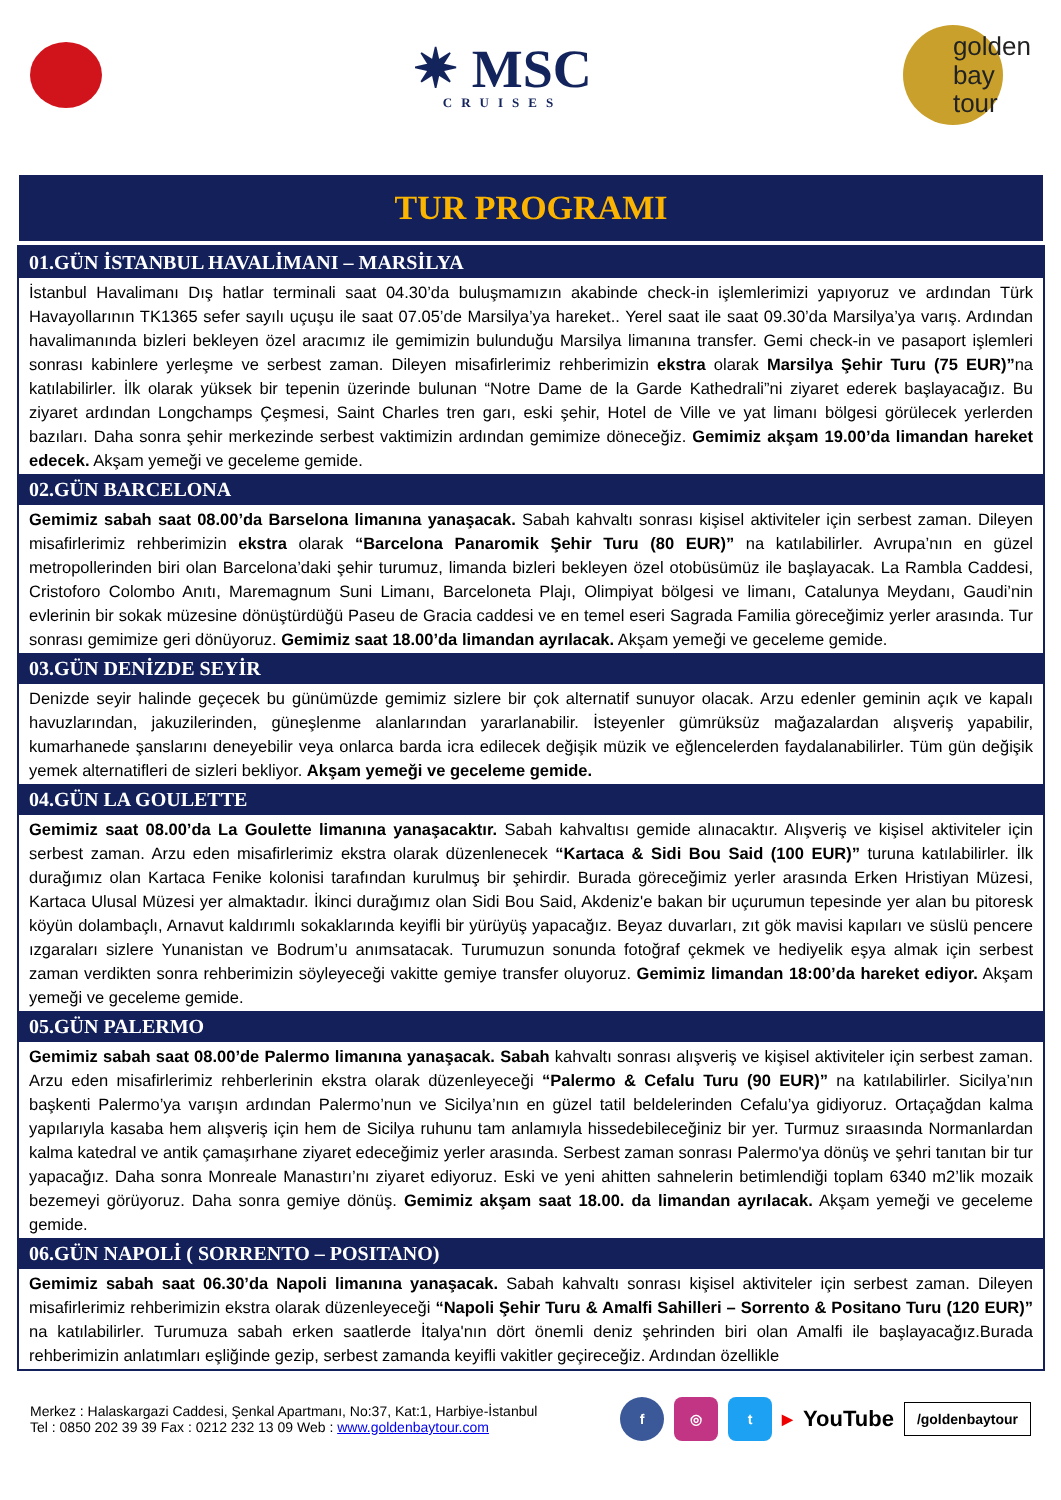✷ MSC
CRUISES
golden
bay
tour
TUR PROGRAMI
01.GÜN İSTANBUL HAVALİMANI – MARSİLYA
İstanbul Havalimanı Dış hatlar terminali saat 04.30’da buluşmamızın akabinde check-in işlemlerimizi yapıyoruz ve ardından Türk Havayollarının TK1365 sefer sayılı uçuşu ile saat 07.05’de Marsilya’ya hareket.. Yerel saat ile saat 09.30’da Marsilya’ya varış. Ardından havalimanında bizleri bekleyen özel aracımız ile gemimizin bulunduğu Marsilya limanına transfer. Gemi check-in ve pasaport işlemleri sonrası kabinlere yerleşme ve serbest zaman. Dileyen misafirlerimiz rehberimizin ekstra olarak Marsilya Şehir Turu (75 EUR)”na katılabilirler. İlk olarak yüksek bir tepenin üzerinde bulunan “Notre Dame de la Garde Kathedrali”ni ziyaret ederek başlayacağız. Bu ziyaret ardından Longchamps Çeşmesi, Saint Charles tren garı, eski şehir, Hotel de Ville ve yat limanı bölgesi görülecek yerlerden bazıları. Daha sonra şehir merkezinde serbest vaktimizin ardından gemimize döneceğiz. Gemimiz akşam 19.00’da limandan hareket edecek. Akşam yemeği ve geceleme gemide.
02.GÜN BARCELONA
Gemimiz sabah saat 08.00’da Barselona limanına yanaşacak. Sabah kahvaltı sonrası kişisel aktiviteler için serbest zaman. Dileyen misafirlerimiz rehberimizin ekstra olarak “Barcelona Panaromik Şehir Turu (80 EUR)” na katılabilirler. Avrupa’nın en güzel metropollerinden biri olan Barcelona’daki şehir turumuz, limanda bizleri bekleyen özel otobüsümüz ile başlayacak. La Rambla Caddesi, Cristoforo Colombo Anıtı, Maremagnum Suni Limanı, Barceloneta Plajı, Olimpiyat bölgesi ve limanı, Catalunya Meydanı, Gaudi’nin evlerinin bir sokak müzesine dönüştürdüğü Paseu de Gracia caddesi ve en temel eseri Sagrada Familia göreceğimiz yerler arasında. Tur sonrası gemimize geri dönüyoruz. Gemimiz saat 18.00’da limandan ayrılacak. Akşam yemeği ve geceleme gemide.
03.GÜN DENİZDE SEYİR
Denizde seyir halinde geçecek bu günümüzde gemimiz sizlere bir çok alternatif sunuyor olacak. Arzu edenler geminin açık ve kapalı havuzlarından, jakuzilerinden, güneşlenme alanlarından yararlanabilir. İsteyenler gümrüksüz mağazalardan alışveriş yapabilir, kumarhanede şanslarını deneyebilir veya onlarca barda icra edilecek değişik müzik ve eğlencelerden faydalanabilirler. Tüm gün değişik yemek alternatifleri de sizleri bekliyor. Akşam yemeği ve geceleme gemide.
04.GÜN LA GOULETTE
Gemimiz saat 08.00’da La Goulette limanına yanaşacaktır. Sabah kahvaltısı gemide alınacaktır. Alışveriş ve kişisel aktiviteler için serbest zaman. Arzu eden misafirlerimiz ekstra olarak düzenlenecek “Kartaca & Sidi Bou Said (100 EUR)” turuna katılabilirler. İlk durağımız olan Kartaca Fenike kolonisi tarafından kurulmuş bir şehirdir. Burada göreceğimiz yerler arasında Erken Hristiyan Müzesi, Kartaca Ulusal Müzesi yer almaktadır. İkinci durağımız olan Sidi Bou Said, Akdeniz'e bakan bir uçurumun tepesinde yer alan bu pitoresk köyün dolambaçlı, Arnavut kaldırımlı sokaklarında keyifli bir yürüyüş yapacağız. Beyaz duvarları, zıt gök mavisi kapıları ve süslü pencere ızgaraları sizlere Yunanistan ve Bodrum’u anımsatacak. Turumuzun sonunda fotoğraf çekmek ve hediyelik eşya almak için serbest zaman verdikten sonra rehberimizin söyleyeceği vakitte gemiye transfer oluyoruz. Gemimiz limandan 18:00’da hareket ediyor. Akşam yemeği ve geceleme gemide.
05.GÜN PALERMO
Gemimiz sabah saat 08.00’de Palermo limanına yanaşacak. Sabah kahvaltı sonrası alışveriş ve kişisel aktiviteler için serbest zaman. Arzu eden misafirlerimiz rehberlerinin ekstra olarak düzenleyeceği “Palermo & Cefalu Turu (90 EUR)” na katılabilirler. Sicilya’nın başkenti Palermo’ya varışın ardından Palermo’nun ve Sicilya’nın en güzel tatil beldelerinden Cefalu’ya gidiyoruz. Ortaçağdan kalma yapılarıyla kasaba hem alışveriş için hem de Sicilya ruhunu tam anlamıyla hissedebileceğiniz bir yer. Turmuz sıraasında Normanlardan kalma katedral ve antik çamaşırhane ziyaret edeceğimiz yerler arasında. Serbest zaman sonrası Palermo'ya dönüş ve şehri tanıtan bir tur yapacağız. Daha sonra Monreale Manastırı’nı ziyaret ediyoruz. Eski ve yeni ahitten sahnelerin betimlendiği toplam 6340 m2’lik mozaik bezemeyi görüyoruz. Daha sonra gemiye dönüş. Gemimiz akşam saat 18.00. da limandan ayrılacak. Akşam yemeği ve geceleme gemide.
06.GÜN NAPOLİ ( SORRENTO – POSITANO)
Gemimiz sabah saat 06.30’da Napoli limanına yanaşacak. Sabah kahvaltı sonrası kişisel aktiviteler için serbest zaman. Dileyen misafirlerimiz rehberimizin ekstra olarak düzenleyeceği “Napoli Şehir Turu & Amalfi Sahilleri – Sorrento & Positano Turu (120 EUR)” na katılabilirler. Turumuza sabah erken saatlerde İtalya'nın dört önemli deniz şehrinden biri olan Amalfi ile başlayacağız.Burada rehberimizin anlatımları eşliğinde gezip, serbest zamanda keyifli vakitler geçireceğiz. Ardından özellikle
Merkez : Halaskargazi Caddesi, Şenkal Apartmanı, No:37, Kat:1, Harbiye-İstanbul
Tel : 0850 202 39 39 Fax : 0212 232 13 09 Web : www.goldenbaytour.com
f ◎ t
▶ YouTube /goldenbaytour